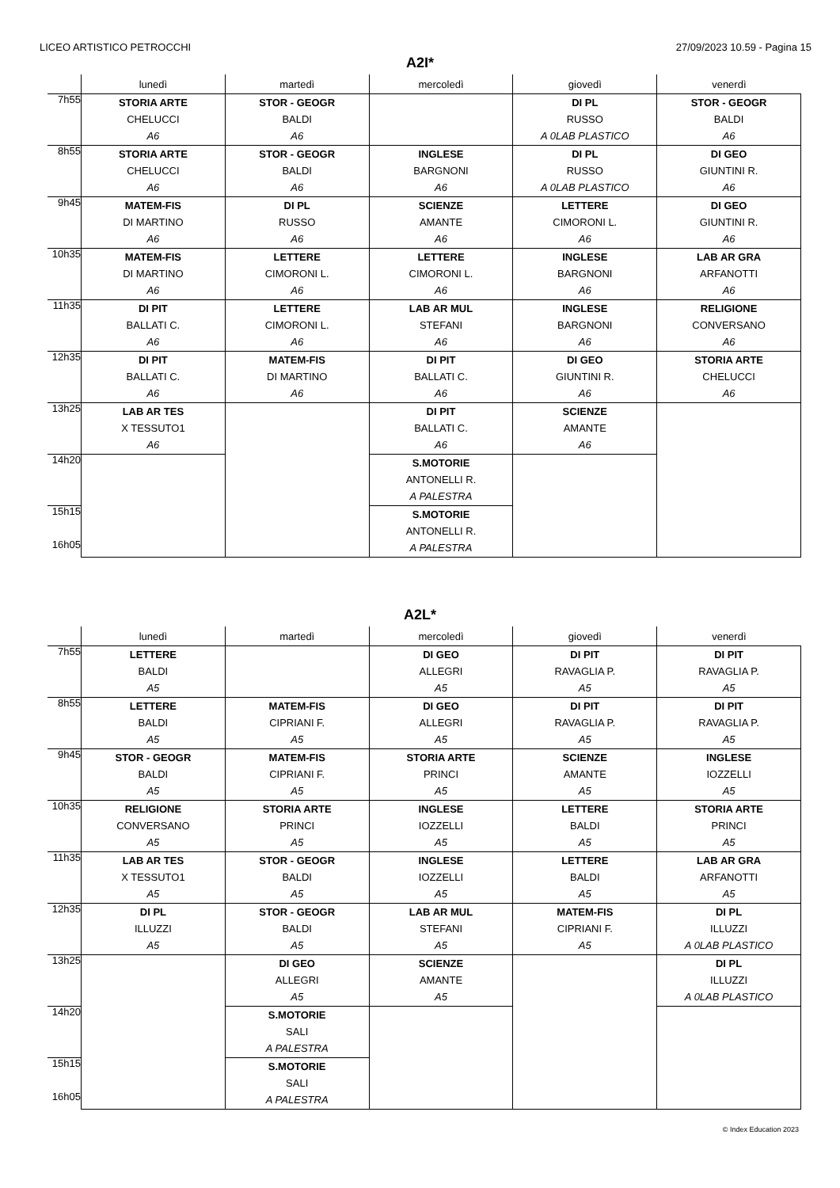LICEO ARTISTICO PETROCCHI 27/09/2023 10.59 - Pagina 15
A2I*
| | lunedì | martedì | mercoledì | giovedì | venerdì |
| --- | --- | --- | --- | --- | --- |
| 7h55 | STORIA ARTE CHELUCCI A6 | STOR - GEOGR BALDI A6 | | DI PL RUSSO A 0LAB PLASTICO | STOR - GEOGR BALDI A6 |
| 8h55 | STORIA ARTE CHELUCCI A6 | STOR - GEOGR BALDI A6 | INGLESE BARGNONI A6 | DI PL RUSSO A 0LAB PLASTICO | DI GEO GIUNTINI R. A6 |
| 9h45 | MATEM-FIS DI MARTINO A6 | DI PL RUSSO A6 | SCIENZE AMANTE A6 | LETTERE CIMORONI L. A6 | DI GEO GIUNTINI R. A6 |
| 10h35 | MATEM-FIS DI MARTINO A6 | LETTERE CIMORONI L. A6 | LETTERE CIMORONI L. A6 | INGLESE BARGNONI A6 | LAB AR GRA ARFANOTTI A6 |
| 11h35 | DI PIT BALLATI C. A6 | LETTERE CIMORONI L. A6 | LAB AR MUL STEFANI A6 | INGLESE BARGNONI A6 | RELIGIONE CONVERSANO A6 |
| 12h35 | DI PIT BALLATI C. A6 | MATEM-FIS DI MARTINO A6 | DI PIT BALLATI C. A6 | DI GEO GIUNTINI R. A6 | STORIA ARTE CHELUCCI A6 |
| 13h25 | LAB AR TES X TESSUTO1 A6 | | DI PIT BALLATI C. A6 | SCIENZE AMANTE A6 | |
| 14h20 | | | S.MOTORIE ANTONELLI R. A PALESTRA | | |
| 15h15 16h05 | | | S.MOTORIE ANTONELLI R. A PALESTRA | | |
A2L*
| | lunedì | martedì | mercoledì | giovedì | venerdì |
| --- | --- | --- | --- | --- | --- |
| 7h55 | LETTERE BALDI A5 | | DI GEO ALLEGRI A5 | DI PIT RAVAGLIA P. A5 | DI PIT RAVAGLIA P. A5 |
| 8h55 | LETTERE BALDI A5 | MATEM-FIS CIPRIANI F. A5 | DI GEO ALLEGRI A5 | DI PIT RAVAGLIA P. A5 | DI PIT RAVAGLIA P. A5 |
| 9h45 | STOR - GEOGR BALDI A5 | MATEM-FIS CIPRIANI F. A5 | STORIA ARTE PRINCI A5 | SCIENZE AMANTE A5 | INGLESE IOZZELLI A5 |
| 10h35 | RELIGIONE CONVERSANO A5 | STORIA ARTE PRINCI A5 | INGLESE IOZZELLI A5 | LETTERE BALDI A5 | STORIA ARTE PRINCI A5 |
| 11h35 | LAB AR TES X TESSUTO1 A5 | STOR - GEOGR BALDI A5 | INGLESE IOZZELLI A5 | LETTERE BALDI A5 | LAB AR GRA ARFANOTTI A5 |
| 12h35 | DI PL ILLUZZI A5 | STOR - GEOGR BALDI A5 | LAB AR MUL STEFANI A5 | MATEM-FIS CIPRIANI F. A5 | DI PL ILLUZZI A 0LAB PLASTICO |
| 13h25 | | DI GEO ALLEGRI A5 | SCIENZE AMANTE A5 | | DI PL ILLUZZI A 0LAB PLASTICO |
| 14h20 | | S.MOTORIE SALI A PALESTRA | | | |
| 15h15 16h05 | | S.MOTORIE SALI A PALESTRA | | | |
© Index Education 2023